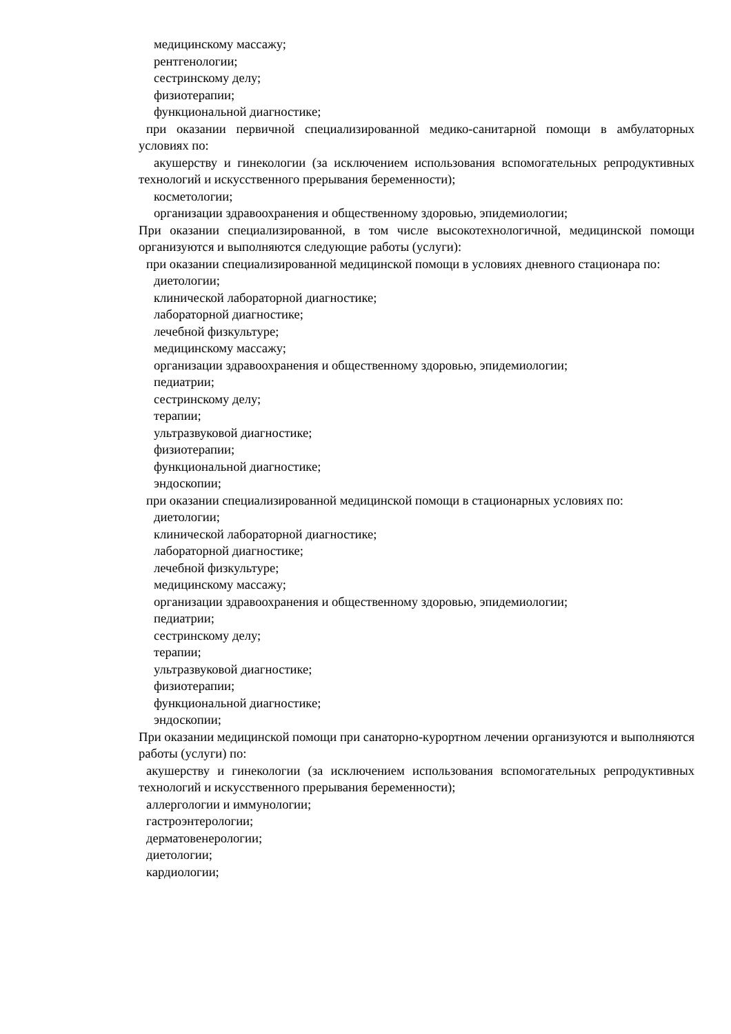медицинскому массажу;
рентгенологии;
сестринскому делу;
физиотерапии;
функциональной диагностике;
при оказании первичной специализированной медико-санитарной помощи в амбулаторных условиях по:
акушерству и гинекологии (за исключением использования вспомогательных репродуктивных технологий и искусственного прерывания беременности);
косметологии;
организации здравоохранения и общественному здоровью, эпидемиологии;
При оказании специализированной, в том числе высокотехнологичной, медицинской помощи организуются и выполняются следующие работы (услуги):
при оказании специализированной медицинской помощи в условиях дневного стационара по:
диетологии;
клинической лабораторной диагностике;
лабораторной диагностике;
лечебной физкультуре;
медицинскому массажу;
организации здравоохранения и общественному здоровью, эпидемиологии;
педиатрии;
сестринскому делу;
терапии;
ультразвуковой диагностике;
физиотерапии;
функциональной диагностике;
эндоскопии;
при оказании специализированной медицинской помощи в стационарных условиях по:
диетологии;
клинической лабораторной диагностике;
лабораторной диагностике;
лечебной физкультуре;
медицинскому массажу;
организации здравоохранения и общественному здоровью, эпидемиологии;
педиатрии;
сестринскому делу;
терапии;
ультразвуковой диагностике;
физиотерапии;
функциональной диагностике;
эндоскопии;
При оказании медицинской помощи при санаторно-курортном лечении организуются и выполняются работы (услуги) по:
акушерству и гинекологии (за исключением использования вспомогательных репродуктивных технологий и искусственного прерывания беременности);
аллергологии и иммунологии;
гастроэнтерологии;
дерматовенерологии;
диетологии;
кардиологии;